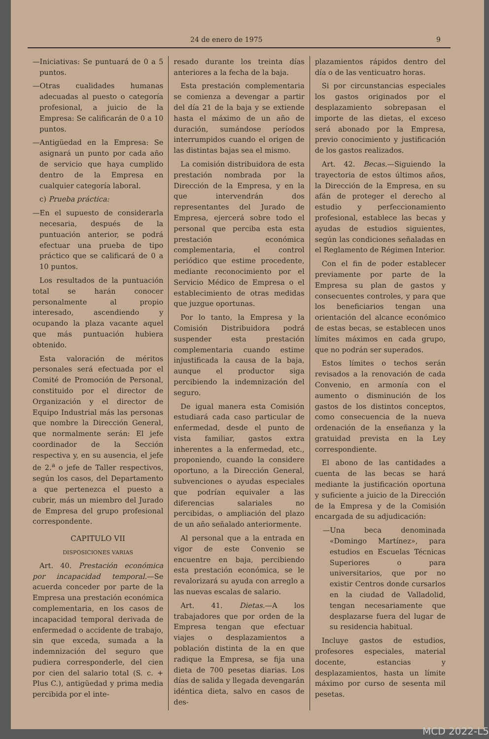24 de enero de 1975 9
—Iniciativas: Se puntuará de 0 a 5 puntos.
—Otras cualidades humanas adecuadas al puesto o categoría profesional, a juicio de la Empresa: Se calificarán de 0 a 10 puntos.
—Antigüedad en la Empresa: Se asignará un punto por cada año de servicio que haya cumplido dentro de la Empresa en cualquier categoría laboral.
c) Prueba práctica:
—En el supuesto de considerarla necesaria, después de la puntuación anterior, se podrá efectuar una prueba de tipo práctico que se calificará de 0 a 10 puntos.
Los resultados de la puntuación total se harán conocer personalmente al propio interesado, ascendiendo y ocupando la plaza vacante aquel que más puntuación hubiera obtenido.
Esta valoración de méritos personales será efectuada por el Comité de Promoción de Personal, constituido por el director de Organización y el director de Equipo Industrial más las personas que nombre la Dirección General, que normalmente serán: El jefe coordinador de la Sección respectiva y, en su ausencia, el jefe de 2.<sup>a</sup> o jefe de Taller respectivos, según los casos, del Departamento a que pertenezca el puesto a cubrir, más un miembro del Jurado de Empresa del grupo profesional correspondente.
CAPITULO VII
DISPOSICIONES VARIAS
Art. 40. Prestación económica por incapacidad temporal.—Se acuerda conceder por parte de la Empresa una prestación económica complementaria, en los casos de incapacidad temporal derivada de enfermedad o accidente de trabajo, sin que exceda, sumada a la indemnización del seguro que pudiera corresponderle, del cien por cien del salario total (S. c. + Plus C.), antigüedad y prima media percibida por el inte-
resado durante los treinta días anteriores a la fecha de la baja.
Esta prestación complementaria se comienza a devengar a partir del día 21 de la baja y se extiende hasta el máximo de un año de duración, sumándose períodos interrumpidos cuando el origen de las distintas bajas sea el mismo.
La comisión distribuidora de esta prestación nombrada por la Dirección de la Empresa, y en la que intervendrán dos representantes del Jurado de Empresa, ejercerá sobre todo el personal que perciba esta esta prestación económica complementaria, el control periódico que estime procedente, mediante reconocimiento por el Servicio Médico de Empresa o el establecimiento de otras medidas que juzgue oportunas.
Por lo tanto, la Empresa y la Comisión Distribuidora podrá suspender esta prestación complementaria cuando estime injustificada la causa de la baja, aunque el productor siga percibiendo la indemnización del seguro.
De igual manera esta Comisión estudiará cada caso particular de enfermedad, desde el punto de vista familiar, gastos extra inherentes a la enfermedad, etc., proponiendo, cuando la considere oportuno, a la Dirección General, subvenciones o ayudas especiales que podrían equivaler a las diferencias salariales no percibidas, o ampliación del plazo de un año señalado anteriormente.
Al personal que a la entrada en vigor de este Convenio se encuentre en baja, percibiendo esta prestación económica, se le revalorizará su ayuda con arreglo a las nuevas escalas de salario.
Art. 41. Dietas.—A los trabajadores que por orden de la Empresa tengan que efectuar viajes o desplazamientos a población distinta de la en que radique la Empresa, se fija una dieta de 700 pesetas diarias. Los días de salida y llegada devengarán idéntica dieta, salvo en casos de des-
plazamientos rápidos dentro del día o de las venticuatro horas.
Si por circunstancias especiales los gastos originados por el desplazamiento sobrepasan el importe de las dietas, el exceso será abonado por la Empresa, previo conocimiento y justificación de los gastos realizados.
Art. 42. Becas.—Siguiendo la trayectoria de estos últimos años, la Dirección de la Empresa, en su afán de proteger el derecho al estudio y perfeccionamiento profesional, establece las becas y ayudas de estudios siguientes, según las condiciones señaladas en el Reglamento de Régimen Interior.
Con el fin de poder establecer previamente por parte de la Empresa su plan de gastos y consecuentes controles, y para que los beneficiarios tengan una orientación del alcance económico de estas becas, se establecen unos límites máximos en cada grupo, que no podrán ser superados.
Estos límites o techos serán revisados a la renovación de cada Convenio, en armonía con el aumento o disminución de los gastos de los distintos conceptos, como consecuencia de la nueva ordenación de la enseñanza y la gratuidad prevista en la Ley correspondiente.
El abono de las cantidades a cuenta de las becas se hará mediante la justificación oportuna y suficiente a juicio de la Dirección de la Empresa y de la Comisión encargada de su adjudicación:
—Una beca denominada «Domingo Martínez», para estudios en Escuelas Técnicas Superiores o para universitarios, que por no existir Centros donde cursarlos en la ciudad de Valladolid, tengan necesariamente que desplazarse fuera del lugar de su residencia habitual.
Incluye gastos de estudios, profesores especiales, material docente, estancias y desplazamientos, hasta un límite máximo por curso de sesenta mil pesetas.
MCD 2022-L5